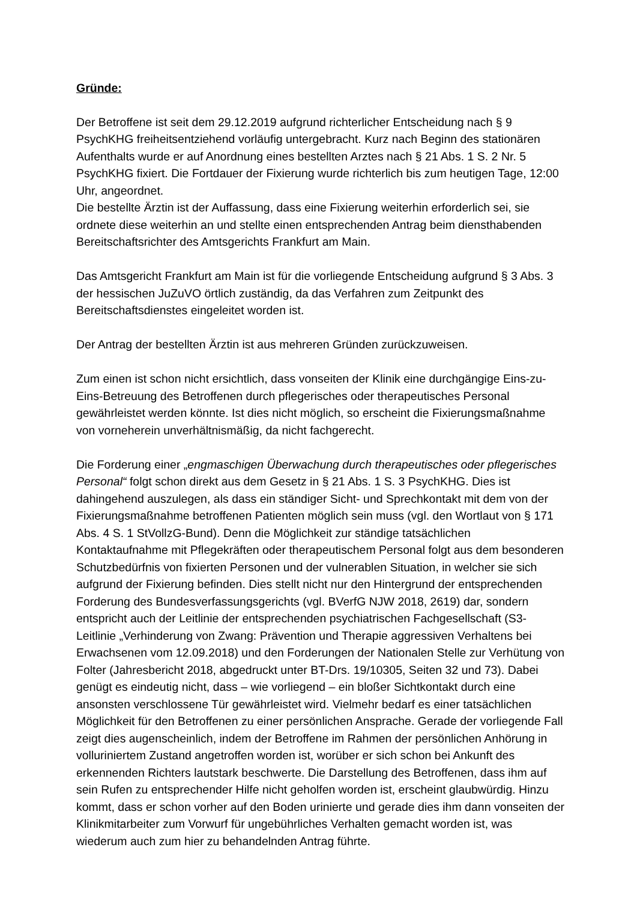Gründe:
Der Betroffene ist seit dem 29.12.2019 aufgrund richterlicher Entscheidung nach § 9 PsychKHG freiheitsentziehend vorläufig untergebracht. Kurz nach Beginn des stationären Aufenthalts wurde er auf Anordnung eines bestellten Arztes nach § 21 Abs. 1 S. 2 Nr. 5 PsychKHG fixiert. Die Fortdauer der Fixierung wurde richterlich bis zum heutigen Tage, 12:00 Uhr, angeordnet.
Die bestellte Ärztin ist der Auffassung, dass eine Fixierung weiterhin erforderlich sei, sie ordnete diese weiterhin an und stellte einen entsprechenden Antrag beim diensthabenden Bereitschaftsrichter des Amtsgerichts Frankfurt am Main.
Das Amtsgericht Frankfurt am Main ist für die vorliegende Entscheidung aufgrund § 3 Abs. 3 der hessischen JuZuVO örtlich zuständig, da das Verfahren zum Zeitpunkt des Bereitschaftsdienstes eingeleitet worden ist.
Der Antrag der bestellten Ärztin ist aus mehreren Gründen zurückzuweisen.
Zum einen ist schon nicht ersichtlich, dass vonseiten der Klinik eine durchgängige Eins-zu-Eins-Betreuung des Betroffenen durch pflegerisches oder therapeutisches Personal gewährleistet werden könnte. Ist dies nicht möglich, so erscheint die Fixierungsmaßnahme von vorneherein unverhältnismäßig, da nicht fachgerecht.
Die Forderung einer „engmaschigen Überwachung durch therapeutisches oder pflegerisches Personal“ folgt schon direkt aus dem Gesetz in § 21 Abs. 1 S. 3 PsychKHG. Dies ist dahingehend auszulegen, als dass ein ständiger Sicht- und Sprechkontakt mit dem von der Fixierungsmaßnahme betroffenen Patienten möglich sein muss (vgl. den Wortlaut von § 171 Abs. 4 S. 1 StVollzG-Bund). Denn die Möglichkeit zur ständige tatsächlichen Kontaktaufnahme mit Pflegekräften oder therapeutischem Personal folgt aus dem besonderen Schutzbedürfnis von fixierten Personen und der vulnerablen Situation, in welcher sie sich aufgrund der Fixierung befinden. Dies stellt nicht nur den Hintergrund der entsprechenden Forderung des Bundesverfassungsgerichts (vgl. BVerfG NJW 2018, 2619) dar, sondern entspricht auch der Leitlinie der entsprechenden psychiatrischen Fachgesellschaft (S3-Leitlinie „Verhinderung von Zwang: Prävention und Therapie aggressiven Verhaltens bei Erwachsenen vom 12.09.2018) und den Forderungen der Nationalen Stelle zur Verhütung von Folter (Jahresbericht 2018, abgedruckt unter BT-Drs. 19/10305, Seiten 32 und 73). Dabei genügt es eindeutig nicht, dass – wie vorliegend – ein bloßer Sichtkontakt durch eine ansonsten verschlossene Tür gewährleistet wird. Vielmehr bedarf es einer tatsächlichen Möglichkeit für den Betroffenen zu einer persönlichen Ansprache. Gerade der vorliegende Fall zeigt dies augenscheinlich, indem der Betroffene im Rahmen der persönlichen Anhörung in volluriniertem Zustand angetroffen worden ist, worüber er sich schon bei Ankunft des erkennenden Richters lautstark beschwerte. Die Darstellung des Betroffenen, dass ihm auf sein Rufen zu entsprechender Hilfe nicht geholfen worden ist, erscheint glaubwürdig. Hinzu kommt, dass er schon vorher auf den Boden urinierte und gerade dies ihm dann vonseiten der Klinikmitarbeiter zum Vorwurf für ungebührliches Verhalten gemacht worden ist, was wiederum auch zum hier zu behandelnden Antrag führte.